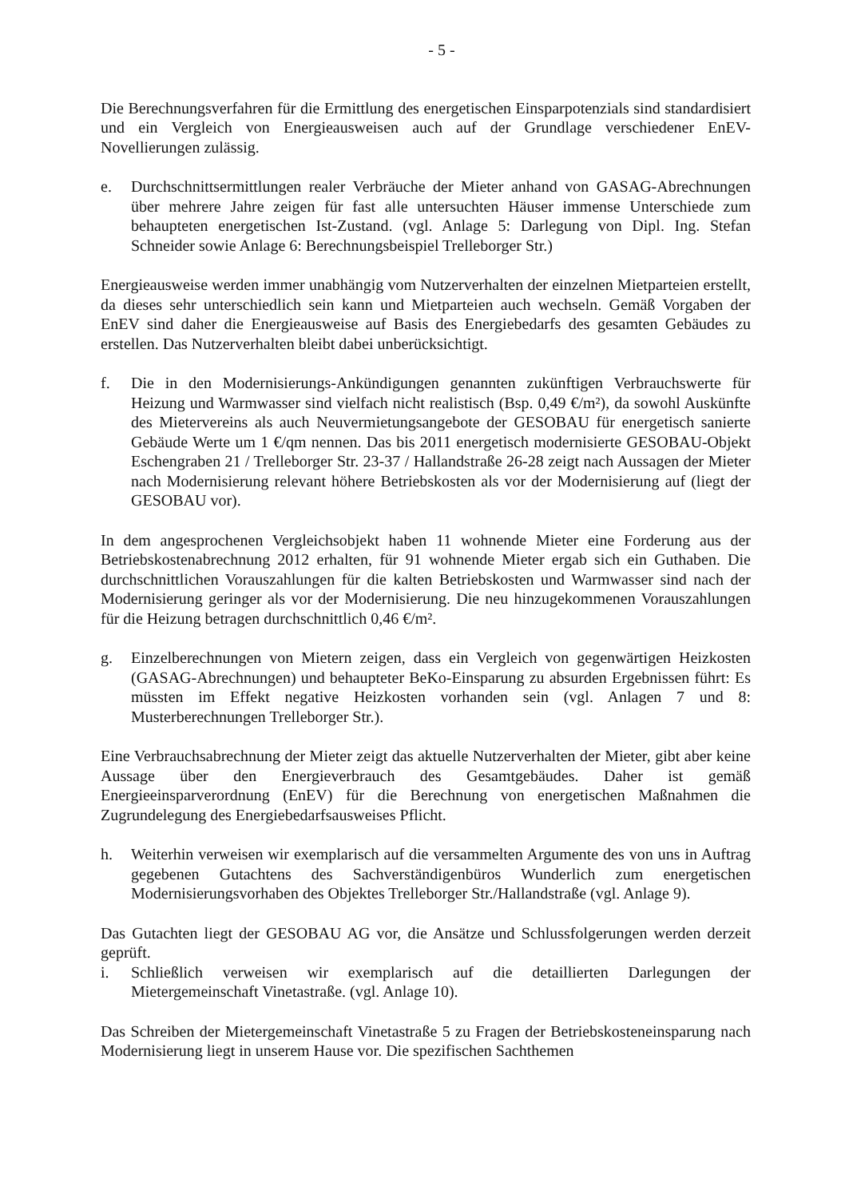- 5 -
Die Berechnungsverfahren für die Ermittlung des energetischen Einsparpotenzials sind standardisiert und ein Vergleich von Energieausweisen auch auf der Grundlage verschiedener EnEV- Novellierungen zulässig.
e. Durchschnittsermittlungen realer Verbräuche der Mieter anhand von GASAG-Abrechnungen über mehrere Jahre zeigen für fast alle untersuchten Häuser immense Unterschiede zum behaupteten energetischen Ist-Zustand. (vgl. Anlage 5: Darlegung von Dipl. Ing. Stefan Schneider sowie Anlage 6: Berechnungsbeispiel Trelleborger Str.)
Energieausweise werden immer unabhängig vom Nutzerverhalten der einzelnen Mietparteien erstellt, da dieses sehr unterschiedlich sein kann und Mietparteien auch wechseln. Gemäß Vorgaben der EnEV sind daher die Energieausweise auf Basis des Energiebedarfs des gesamten Gebäudes zu erstellen. Das Nutzerverhalten bleibt dabei unberücksichtigt.
f. Die in den Modernisierungs-Ankündigungen genannten zukünftigen Verbrauchswerte für Heizung und Warmwasser sind vielfach nicht realistisch (Bsp. 0,49 €/m²), da sowohl Auskünfte des Mietervereins als auch Neuvermietungsangebote der GESOBAU für energetisch sanierte Gebäude Werte um 1 €/qm nennen. Das bis 2011 energetisch modernisierte GESOBAU-Objekt Eschengraben 21 / Trelleborger Str. 23-37 / Hallandstraße 26-28 zeigt nach Aussagen der Mieter nach Modernisierung relevant höhere Betriebskosten als vor der Modernisierung auf (liegt der GESOBAU vor).
In dem angesprochenen Vergleichsobjekt haben 11 wohnende Mieter eine Forderung aus der Betriebskostenabrechnung 2012 erhalten, für 91 wohnende Mieter ergab sich ein Guthaben. Die durchschnittlichen Vorauszahlungen für die kalten Betriebskosten und Warmwasser sind nach der Modernisierung geringer als vor der Modernisierung. Die neu hinzugekommenen Vorauszahlungen für die Heizung betragen durchschnittlich 0,46 €/m².
g. Einzelberechnungen von Mietern zeigen, dass ein Vergleich von gegenwärtigen Heizkosten (GASAG-Abrechnungen) und behaupteter BeKo-Einsparung zu absurden Ergebnissen führt: Es müssten im Effekt negative Heizkosten vorhanden sein (vgl. Anlagen 7 und 8: Musterberechnungen Trelleborger Str.).
Eine Verbrauchsabrechnung der Mieter zeigt das aktuelle Nutzerverhalten der Mieter, gibt aber keine Aussage über den Energieverbrauch des Gesamtgebäudes. Daher ist gemäß Energieeinsparverordnung (EnEV) für die Berechnung von energetischen Maßnahmen die Zugrundelegung des Energiebedarfsausweises Pflicht.
h. Weiterhin verweisen wir exemplarisch auf die versammelten Argumente des von uns in Auftrag gegebenen Gutachtens des Sachverständigenbüros Wunderlich zum energetischen Modernisierungsvorhaben des Objektes Trelleborger Str./Hallandstraße (vgl. Anlage 9).
Das Gutachten liegt der GESOBAU AG vor, die Ansätze und Schlussfolgerungen werden derzeit geprüft.
i. Schließlich verweisen wir exemplarisch auf die detaillierten Darlegungen der Mietergemeinschaft Vinetastraße. (vgl. Anlage 10).
Das Schreiben der Mietergemeinschaft Vinetastraße 5 zu Fragen der Betriebskosteneinsparung nach Modernisierung liegt in unserem Hause vor. Die spezifischen Sachthemen